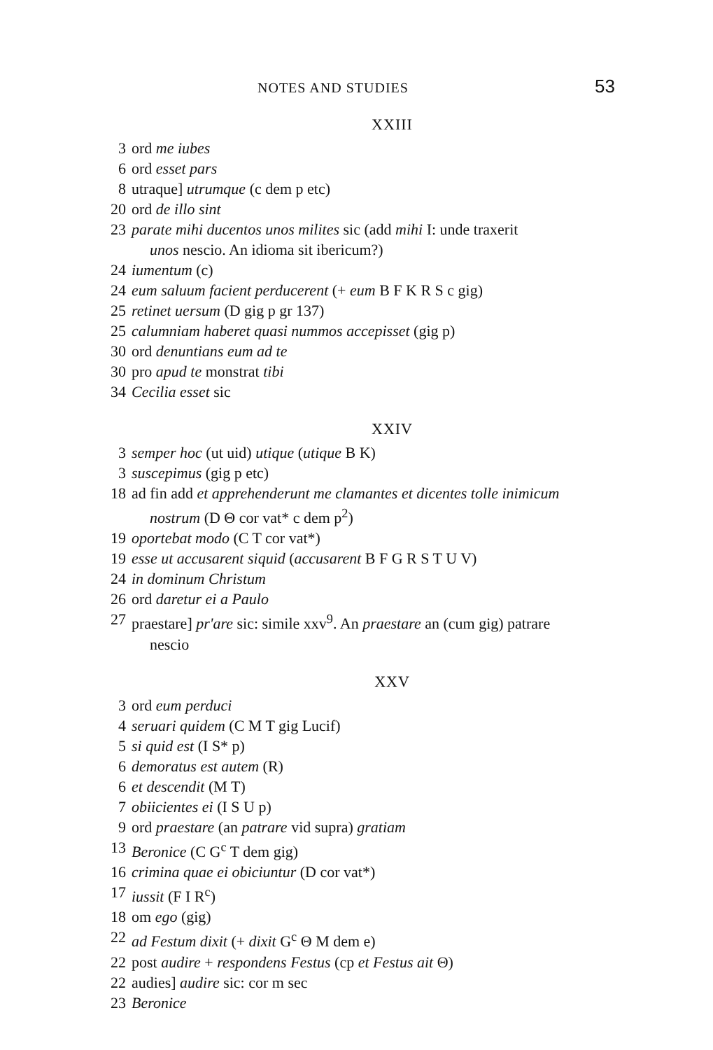NOTES AND STUDIES 53
XXIII
3 ord me iubes
6 ord esset pars
8 utraque] utrumque (c dem p etc)
20 ord de illo sint
23 parate mihi ducentos unos milites sic (add mihi I: unde traxerit
unos nescio. An idioma sit ibericum?)
24 iumentum (c)
24 eum saluum facient perducerent (+ eum B F K R S c gig)
25 retinet uersum (D gig p gr 137)
25 calumniam haberet quasi nummos accepisset (gig p)
30 ord denuntians eum ad te
30 pro apud te monstrat tibi
34 Cecilia esset sic
XXIV
3 semper hoc (ut uid) utique (utique B K)
3 suscepimus (gig p etc)
18 ad fin add et apprehenderunt me clamantes et dicentes tolle inimicum
nostrum (D Θ cor vat* c dem p<sup>2</sup>)
19 oportebat modo (C T cor vat*)
19 esse ut accusarent siquid (accusarent B F G R S T U V)
24 in dominum Christum
26 ord daretur ei a Paulo
27 praestare] pr'are sic: simile xxv<sup>9</sup>. An praestare an (cum gig) patrare
nescio
XXV
3 ord eum perduci
4 seruari quidem (C M T gig Lucif)
5 si quid est (I S* p)
6 demoratus est autem (R)
6 et descendit (M T)
7 obiicientes ei (I S U p)
9 ord praestare (an patrare vid supra) gratiam
13 Beronice (C G<sup>c</sup> T dem gig)
16 crimina quae ei obiciuntur (D cor vat*)
17 iussit (F I R<sup>c</sup>)
18 om ego (gig)
22 ad Festum dixit (+ dixit G<sup>c</sup> Θ M dem e)
22 post audire + respondens Festus (cp et Festus ait Θ)
22 audies] audire sic: cor m sec
23 Beronice